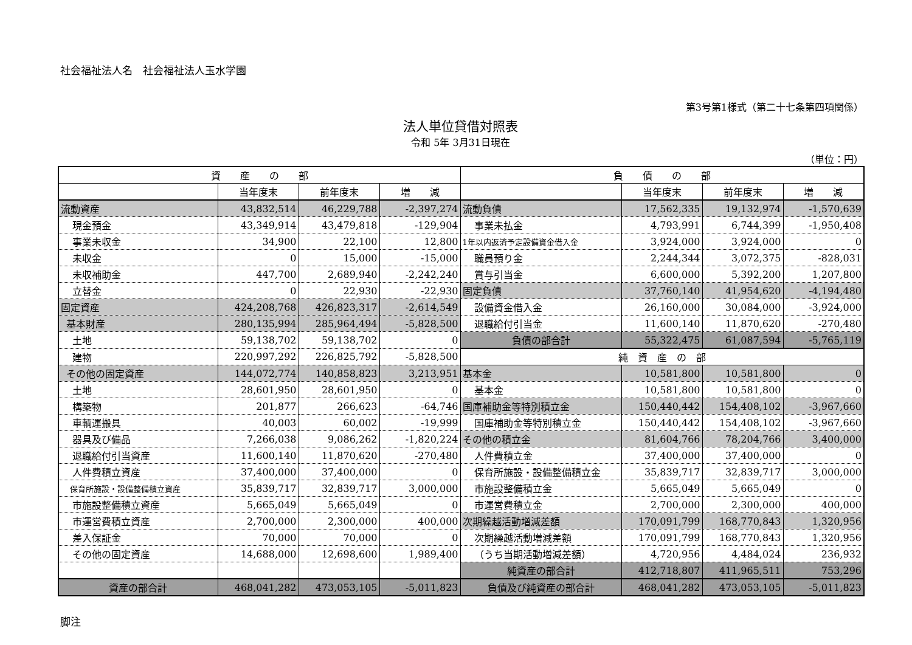社会福祉法人名　社会福祉法人玉水学園
第3号第1様式（第二十七条第四項関係）
法人単位貸借対照表
令和 5年 3月31日現在
（単位：円）
| 資 産 の 部 | | | | 負 債 の 部 | | | |
| | 当年度末 | 前年度末 | 増 減 | | 当年度末 | 前年度末 | 増 減 |
| 流動資産 | 43,832,514 | 46,229,788 | -2,397,274 | 流動負債 | 17,562,335 | 19,132,974 | -1,570,639 |
| 現金預金 | 43,349,914 | 43,479,818 | -129,904 | 事業未払金 | 4,793,991 | 6,744,399 | -1,950,408 |
| 事業未収金 | 34,900 | 22,100 | 12,800 | 1年以内返済予定設備資金借入金 | 3,924,000 | 3,924,000 | 0 |
| 未収金 | 0 | 15,000 | -15,000 | 職員預り金 | 2,244,344 | 3,072,375 | -828,031 |
| 未収補助金 | 447,700 | 2,689,940 | -2,242,240 | 賞与引当金 | 6,600,000 | 5,392,200 | 1,207,800 |
| 立替金 | 0 | 22,930 | -22,930 | 固定負債 | 37,760,140 | 41,954,620 | -4,194,480 |
| 固定資産 | 424,208,768 | 426,823,317 | -2,614,549 | 設備資金借入金 | 26,160,000 | 30,084,000 | -3,924,000 |
| 基本財産 | 280,135,994 | 285,964,494 | -5,828,500 | 退職給付引当金 | 11,600,140 | 11,870,620 | -270,480 |
| 土地 | 59,138,702 | 59,138,702 | 0 | 負債の部合計 | 55,322,475 | 61,087,594 | -5,765,119 |
| 建物 | 220,997,292 | 226,825,792 | -5,828,500 | 純 資 産 の 部 | | | |
| その他の固定資産 | 144,072,774 | 140,858,823 | 3,213,951 | 基本金 | 10,581,800 | 10,581,800 | 0 |
| 土地 | 28,601,950 | 28,601,950 | 0 | 基本金 | 10,581,800 | 10,581,800 | 0 |
| 構築物 | 201,877 | 266,623 | -64,746 | 国庫補助金等特別積立金 | 150,440,442 | 154,408,102 | -3,967,660 |
| 車輌運搬具 | 40,003 | 60,002 | -19,999 | 国庫補助金等特別積立金 | 150,440,442 | 154,408,102 | -3,967,660 |
| 器具及び備品 | 7,266,038 | 9,086,262 | -1,820,224 | その他の積立金 | 81,604,766 | 78,204,766 | 3,400,000 |
| 退職給付引当資産 | 11,600,140 | 11,870,620 | -270,480 | 人件費積立金 | 37,400,000 | 37,400,000 | 0 |
| 人件費積立資産 | 37,400,000 | 37,400,000 | 0 | 保育所施設・設備整備積立金 | 35,839,717 | 32,839,717 | 3,000,000 |
| 保育所施設・設備整備積立資産 | 35,839,717 | 32,839,717 | 3,000,000 | 市施設整備積立金 | 5,665,049 | 5,665,049 | 0 |
| 市施設整備積立資産 | 5,665,049 | 5,665,049 | 0 | 市運営費積立金 | 2,700,000 | 2,300,000 | 400,000 |
| 市運営費積立資産 | 2,700,000 | 2,300,000 | 400,000 | 次期繰越活動増減差額 | 170,091,799 | 168,770,843 | 1,320,956 |
| 差入保証金 | 70,000 | 70,000 | 0 | 次期繰越活動増減差額 | 170,091,799 | 168,770,843 | 1,320,956 |
| その他の固定資産 | 14,688,000 | 12,698,600 | 1,989,400 | （うち当期活動増減差額） | 4,720,956 | 4,484,024 | 236,932 |
| | | | | 純資産の部合計 | 412,718,807 | 411,965,511 | 753,296 |
| 資産の部合計 | 468,041,282 | 473,053,105 | -5,011,823 | 負債及び純資産の部合計 | 468,041,282 | 473,053,105 | -5,011,823 |
脚注